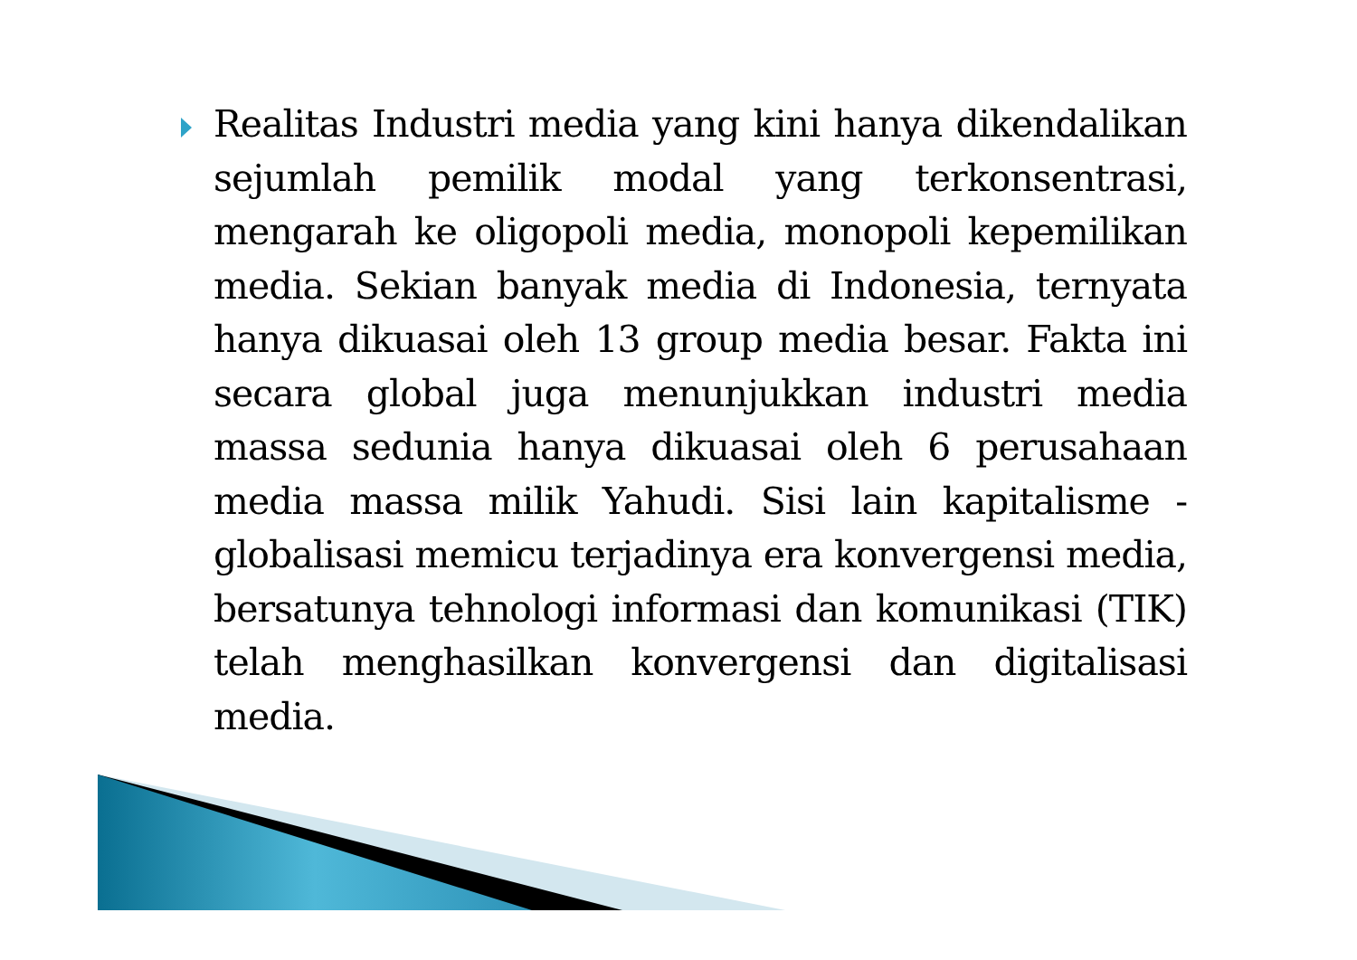Realitas Industri media yang kini hanya dikendalikan sejumlah pemilik modal yang terkonsentrasi, mengarah ke oligopoli media, monopoli kepemilikan media. Sekian banyak media di Indonesia, ternyata hanya dikuasai oleh 13 group media besar. Fakta ini secara global juga menunjukkan industri media massa sedunia hanya dikuasai oleh 6 perusahaan media massa milik Yahudi. Sisi lain kapitalisme - globalisasi memicu terjadinya era konvergensi media, bersatunya tehnologi informasi dan komunikasi (TIK) telah menghasilkan konvergensi dan digitalisasi media.